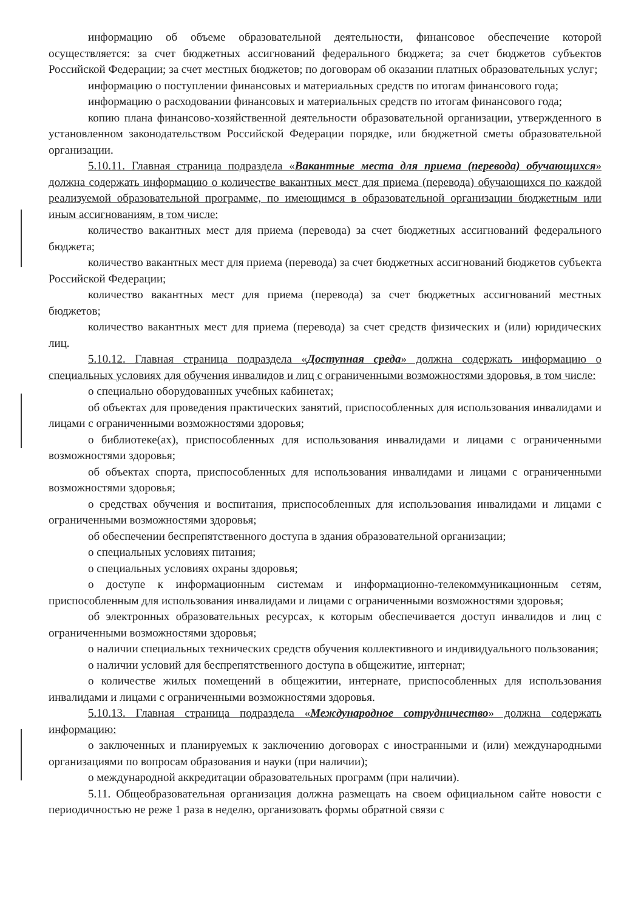информацию об объеме образовательной деятельности, финансовое обеспечение которой осуществляется: за счет бюджетных ассигнований федерального бюджета; за счет бюджетов субъектов Российской Федерации; за счет местных бюджетов; по договорам об оказании платных образовательных услуг;
информацию о поступлении финансовых и материальных средств по итогам финансового года;
информацию о расходовании финансовых и материальных средств по итогам финансового года;
копию плана финансово-хозяйственной деятельности образовательной организации, утвержденного в установленном законодательством Российской Федерации порядке, или бюджетной сметы образовательной организации.
5.10.11. Главная страница подраздела «Вакантные места для приема (перевода) обучающихся» должна содержать информацию о количестве вакантных мест для приема (перевода) обучающихся по каждой реализуемой образовательной программе, по имеющимся в образовательной организации бюджетным или иным ассигнованиям, в том числе:
количество вакантных мест для приема (перевода) за счет бюджетных ассигнований федерального бюджета;
количество вакантных мест для приема (перевода) за счет бюджетных ассигнований бюджетов субъекта Российской Федерации;
количество вакантных мест для приема (перевода) за счет бюджетных ассигнований местных бюджетов;
количество вакантных мест для приема (перевода) за счет средств физических и (или) юридических лиц.
5.10.12. Главная страница подраздела «Доступная среда» должна содержать информацию о специальных условиях для обучения инвалидов и лиц с ограниченными возможностями здоровья, в том числе:
о специально оборудованных учебных кабинетах;
об объектах для проведения практических занятий, приспособленных для использования инвалидами и лицами с ограниченными возможностями здоровья;
о библиотеке(ах), приспособленных для использования инвалидами и лицами с ограниченными возможностями здоровья;
об объектах спорта, приспособленных для использования инвалидами и лицами с ограниченными возможностями здоровья;
о средствах обучения и воспитания, приспособленных для использования инвалидами и лицами с ограниченными возможностями здоровья;
об обеспечении беспрепятственного доступа в здания образовательной организации;
о специальных условиях питания;
о специальных условиях охраны здоровья;
о доступе к информационным системам и информационно-телекоммуникационным сетям, приспособленным для использования инвалидами и лицами с ограниченными возможностями здоровья;
об электронных образовательных ресурсах, к которым обеспечивается доступ инвалидов и лиц с ограниченными возможностями здоровья;
о наличии специальных технических средств обучения коллективного и индивидуального пользования;
о наличии условий для беспрепятственного доступа в общежитие, интернат;
о количестве жилых помещений в общежитии, интернате, приспособленных для использования инвалидами и лицами с ограниченными возможностями здоровья.
5.10.13. Главная страница подраздела «Международное сотрудничество» должна содержать информацию:
о заключенных и планируемых к заключению договорах с иностранными и (или) международными организациями по вопросам образования и науки (при наличии);
о международной аккредитации образовательных программ (при наличии).
5.11. Общеобразовательная организация должна размещать на своем официальном сайте новости с периодичностью не реже 1 раза в неделю, организовать формы обратной связи с